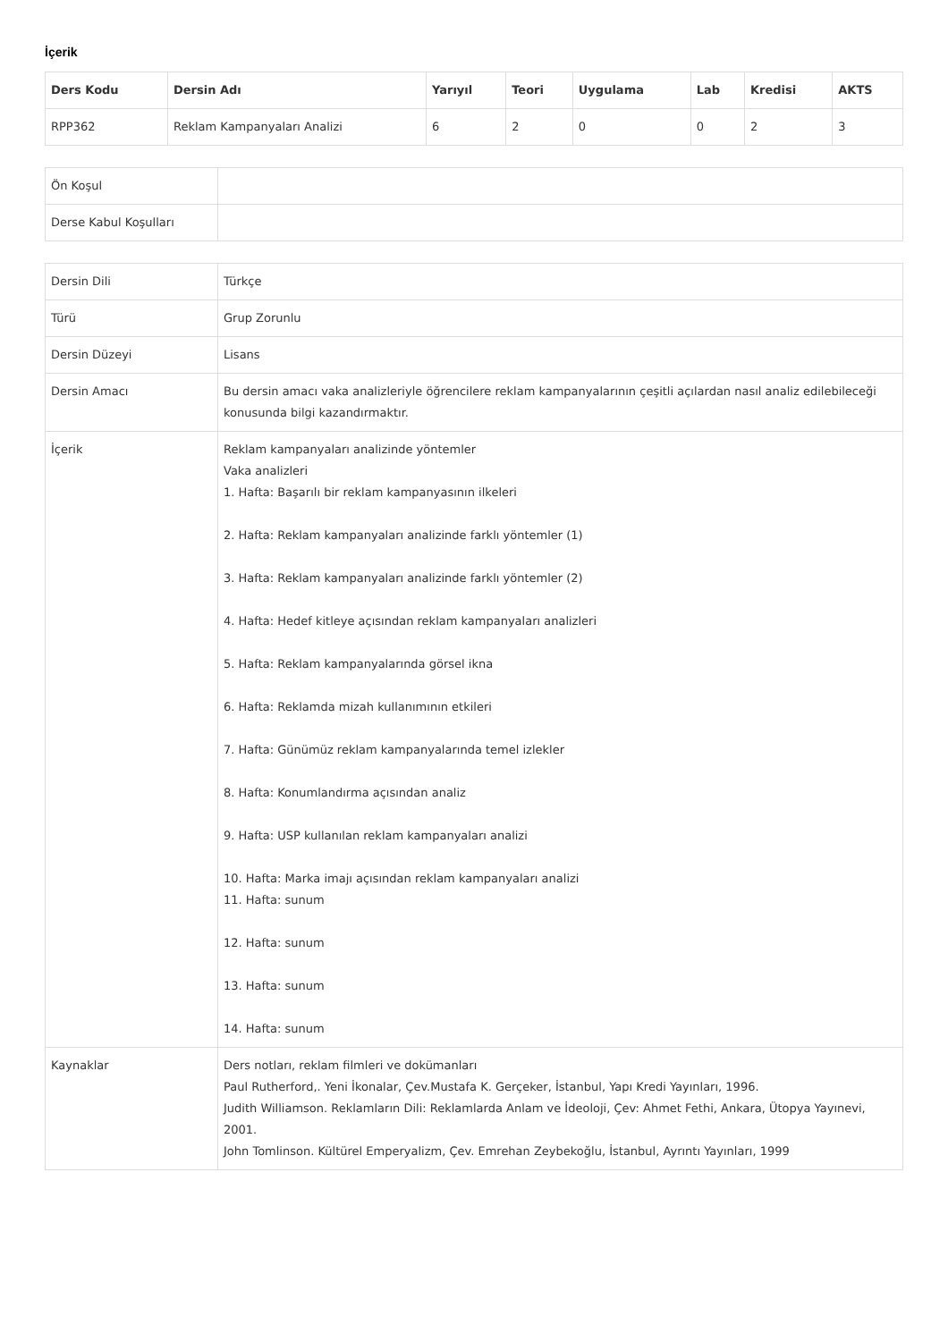İçerik
| Ders Kodu | Dersin Adı | Yarıyıl | Teori | Uygulama | Lab | Kredisi | AKTS |
| --- | --- | --- | --- | --- | --- | --- | --- |
| RPP362 | Reklam Kampanyaları Analizi | 6 | 2 | 0 | 0 | 2 | 3 |
| Ön Koşul | |
| Derse Kabul Koşulları | |
| Dersin Dili | Türkçe |
| Türü | Grup Zorunlu |
| Dersin Düzeyi | Lisans |
| Dersin Amacı | Bu dersin amacı vaka analizleriyle öğrencilere reklam kampanyalarının çeşitli açılardan nasıl analiz edilebileceği konusunda bilgi kazandırmaktır. |
| İçerik | Reklam kampanyaları analizinde yöntemler Vaka analizleri 1. Hafta: Başarılı bir reklam kampanyasının ilkeleri 2. Hafta: Reklam kampanyaları analizinde farklı yöntemler (1) 3. Hafta: Reklam kampanyaları analizinde farklı yöntemler (2) 4. Hafta: Hedef kitleye açısından reklam kampanyaları analizleri 5. Hafta: Reklam kampanyalarında görsel ikna 6. Hafta: Reklamda mizah kullanımının etkileri 7. Hafta: Günümüz reklam kampanyalarında temel izlekler 8. Hafta: Konumlandırma açısından analiz 9. Hafta: USP kullanılan reklam kampanyaları analizi 10. Hafta: Marka imajı açısından reklam kampanyaları analizi 11. Hafta: sunum 12. Hafta: sunum 13. Hafta: sunum 14. Hafta: sunum |
| Kaynaklar | Ders notları, reklam filmleri ve dokümanları Paul Rutherford,. Yeni İkonalar, Çev.Mustafa K. Gerçeker, İstanbul, Yapı Kredi Yayınları, 1996. Judith Williamson. Reklamların Dili: Reklamlarda Anlam ve İdeoloji, Çev: Ahmet Fethi, Ankara, Ütopya Yayınevi, 2001. John Tomlinson. Kültürel Emperyalizm, Çev. Emrehan Zeybekoğlu, İstanbul, Ayrıntı Yayınları, 1999 |